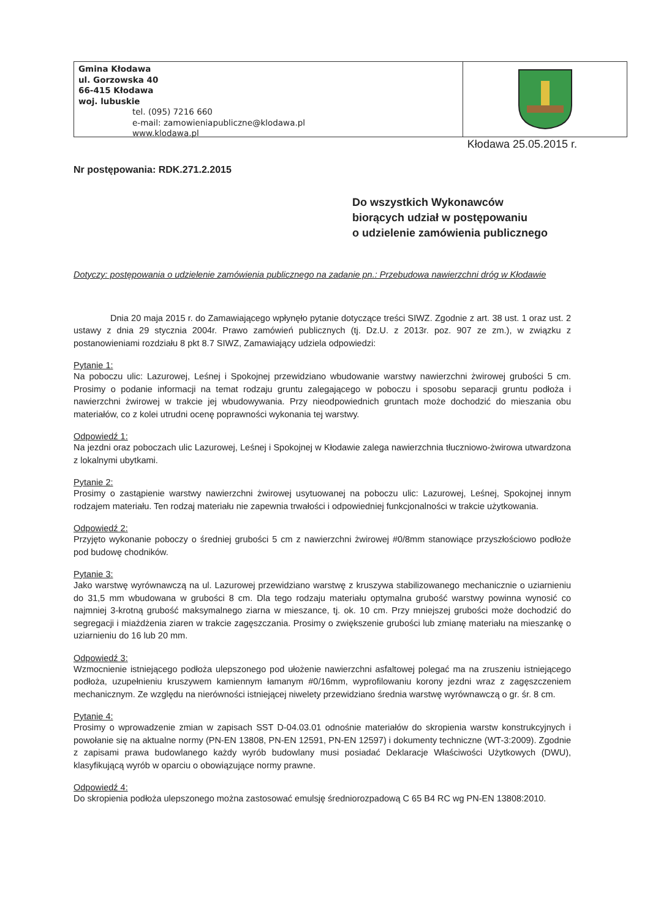Gmina Kłodawa
ul. Gorzowska 40
66-415 Kłodawa
woj. lubuskie
tel. (095) 7216 660
e-mail: zamowieniapubliczne@klodawa.pl
www.klodawa.pl
Kłodawa 25.05.2015 r.
Nr postępowania: RDK.271.2.2015
Do wszystkich Wykonawców
biorących udział w postępowaniu
o udzielenie zamówienia publicznego
Dotyczy: postępowania o udzielenie zamówienia publicznego na zadanie pn.: Przebudowa nawierzchni dróg w Kłodawie
Dnia 20 maja 2015 r. do Zamawiającego wpłynęło pytanie dotyczące treści SIWZ. Zgodnie z art. 38 ust. 1 oraz ust. 2 ustawy z dnia 29 stycznia 2004r. Prawo zamówień publicznych (tj. Dz.U. z 2013r. poz. 907 ze zm.), w związku z postanowieniami rozdziału 8 pkt 8.7 SIWZ, Zamawiający udziela odpowiedzi:
Pytanie 1:
Na poboczu ulic: Lazurowej, Leśnej i Spokojnej przewidziano wbudowanie warstwy nawierzchni żwirowej grubości 5 cm. Prosimy o podanie informacji na temat rodzaju gruntu zalegającego w poboczu i sposobu separacji gruntu podłoża i nawierzchni żwirowej w trakcie jej wbudowywania. Przy nieodpowiednich gruntach może dochodzić do mieszania obu materiałów, co z kolei utrudni ocenę poprawności wykonania tej warstwy.
Odpowiedź 1:
Na jezdni oraz poboczach ulic Lazurowej, Leśnej i Spokojnej w Kłodawie zalega nawierzchnia tłuczniowo-żwirowa utwardzona z lokalnymi ubytkami.
Pytanie 2:
Prosimy o zastąpienie warstwy nawierzchni żwirowej usytuowanej na poboczu ulic: Lazurowej, Leśnej, Spokojnej innym rodzajem materiału. Ten rodzaj materiału nie zapewnia trwałości i odpowiedniej funkcjonalności w trakcie użytkowania.
Odpowiedź 2:
Przyjęto wykonanie poboczy o średniej grubości 5 cm z nawierzchni żwirowej #0/8mm stanowiące przyszłościowo podłoże pod budowę chodników.
Pytanie 3:
Jako warstwę wyrównawczą na ul. Lazurowej przewidziano warstwę z kruszywa stabilizowanego mechanicznie o uziarnieniu do 31,5 mm wbudowana w grubości 8 cm. Dla tego rodzaju materiału optymalna grubość warstwy powinna wynosić co najmniej 3-krotną grubość maksymalnego ziarna w mieszance, tj. ok. 10 cm. Przy mniejszej grubości może dochodzić do segregacji i miażdżenia ziaren w trakcie zagęszczania. Prosimy o zwiększenie grubości lub zmianę materiału na mieszankę o uziarnieniu do 16 lub 20 mm.
Odpowiedź 3:
Wzmocnienie istniejącego podłoża ulepszonego pod ułożenie nawierzchni asfaltowej polegać ma na zruszeniu istniejącego podłoża, uzupełnieniu kruszywem kamiennym łamanym #0/16mm, wyprofilowaniu korony jezdni wraz z zagęszczeniem mechanicznym. Ze względu na nierówności istniejącej niwelety przewidziano średnia warstwę wyrównawczą o gr. śr. 8 cm.
Pytanie 4:
Prosimy o wprowadzenie zmian w zapisach SST D-04.03.01 odnośnie materiałów do skropienia warstw konstrukcyjnych i powołanie się na aktualne normy (PN-EN 13808, PN-EN 12591, PN-EN 12597) i dokumenty techniczne (WT-3:2009). Zgodnie z zapisami prawa budowlanego każdy wyrób budowlany musi posiadać Deklaracje Właściwości Użytkowych (DWU), klasyfikującą wyrób w oparciu o obowiązujące normy prawne.
Odpowiedź 4:
Do skropienia podłoża ulepszonego można zastosować emulsję średniorozpadową C 65 B4 RC wg PN-EN 13808:2010.